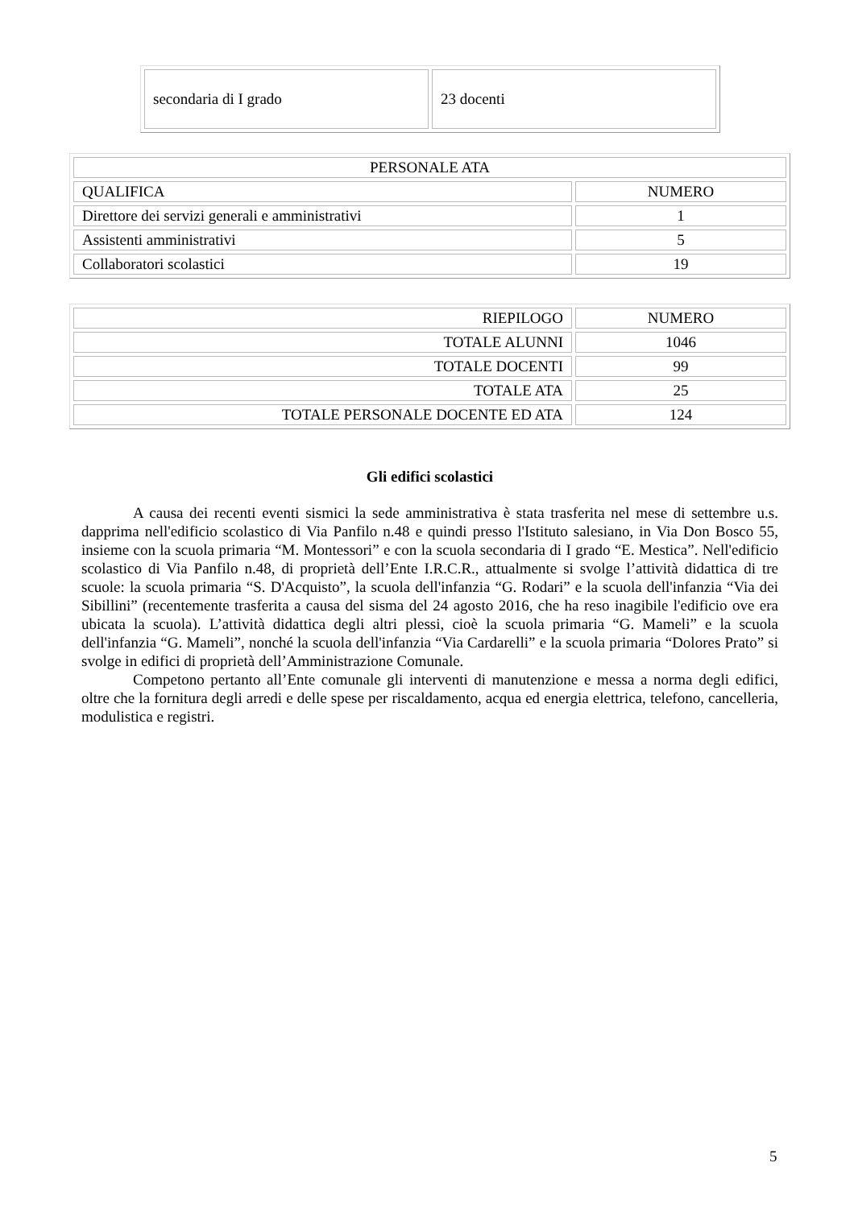| secondaria di I grado | 23 docenti |
| PERSONALE ATA | |
| QUALIFICA | NUMERO |
| Direttore dei servizi generali e amministrativi | 1 |
| Assistenti amministrativi | 5 |
| Collaboratori scolastici | 19 |
| RIEPILOGO | NUMERO |
| TOTALE ALUNNI | 1046 |
| TOTALE DOCENTI | 99 |
| TOTALE ATA | 25 |
| TOTALE PERSONALE DOCENTE ED ATA | 124 |
Gli edifici scolastici
A causa dei recenti eventi sismici la sede amministrativa è stata trasferita nel mese di settembre u.s. dapprima nell'edificio scolastico di Via Panfilo n.48 e quindi presso l'Istituto salesiano, in Via Don Bosco 55, insieme con la scuola primaria “M. Montessori” e con la scuola secondaria di I grado “E. Mestica”. Nell'edificio scolastico di Via Panfilo n.48, di proprietà dell’Ente I.R.C.R., attualmente si svolge l’attività didattica di tre scuole: la scuola primaria “S. D'Acquisto”, la scuola dell'infanzia “G. Rodari” e la scuola dell'infanzia “Via dei Sibillini” (recentemente trasferita a causa del sisma del 24 agosto 2016, che ha reso inagibile l'edificio ove era ubicata la scuola). L’attività didattica degli altri plessi, cioè la scuola primaria “G. Mameli” e la scuola dell'infanzia “G. Mameli”, nonché la scuola dell'infanzia “Via Cardarelli” e la scuola primaria “Dolores Prato” si svolge in edifici di proprietà dell’Amministrazione Comunale.
Competono pertanto all’Ente comunale gli interventi di manutenzione e messa a norma degli edifici, oltre che la fornitura degli arredi e delle spese per riscaldamento, acqua ed energia elettrica, telefono, cancelleria, modulistica e registri.
5